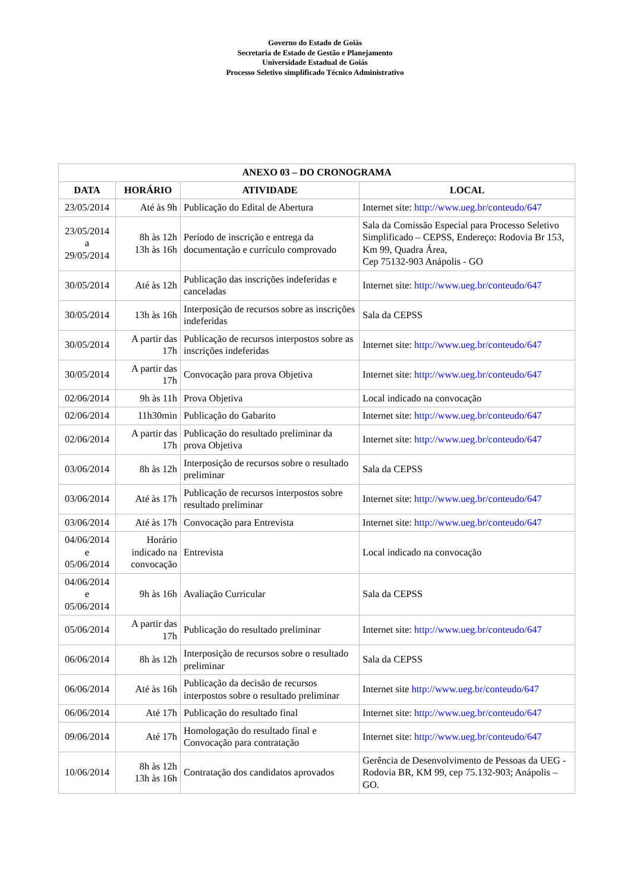Governo do Estado de Goiás
Secretaria de Estado de Gestão e Planejamento
Universidade Estadual de Goiás
Processo Seletivo simplificado Técnico Administrativo
| ANEXO 03 – DO CRONOGRAMA | | | |
| --- | --- | --- | --- |
| DATA | HORÁRIO | ATIVIDADE | LOCAL |
| 23/05/2014 | Até às 9h | Publicação do Edital de Abertura | Internet site: http://www.ueg.br/conteudo/647 |
| 23/05/2014 a 29/05/2014 | 8h às 12h 13h às 16h | Período de inscrição e entrega da documentação e currículo comprovado | Sala da Comissão Especial para Processo Seletivo Simplificado – CEPSS, Endereço: Rodovia Br 153, Km 99, Quadra Área, Cep 75132-903 Anápolis - GO |
| 30/05/2014 | Até às 12h | Publicação das inscrições indeferidas e canceladas | Internet site: http://www.ueg.br/conteudo/647 |
| 30/05/2014 | 13h às 16h | Interposição de recursos sobre as inscrições indeferidas | Sala da CEPSS |
| 30/05/2014 | A partir das 17h | Publicação de recursos interpostos sobre as inscrições indeferidas | Internet site: http://www.ueg.br/conteudo/647 |
| 30/05/2014 | A partir das 17h | Convocação para prova Objetiva | Internet site: http://www.ueg.br/conteudo/647 |
| 02/06/2014 | 9h às 11h | Prova Objetiva | Local indicado na convocação |
| 02/06/2014 | 11h30min | Publicação do Gabarito | Internet site: http://www.ueg.br/conteudo/647 |
| 02/06/2014 | A partir das 17h | Publicação do resultado preliminar da prova Objetiva | Internet site: http://www.ueg.br/conteudo/647 |
| 03/06/2014 | 8h às 12h | Interposição de recursos sobre o resultado preliminar | Sala da CEPSS |
| 03/06/2014 | Até às 17h | Publicação de recursos interpostos sobre resultado preliminar | Internet site: http://www.ueg.br/conteudo/647 |
| 03/06/2014 | Até às 17h | Convocação para Entrevista | Internet site: http://www.ueg.br/conteudo/647 |
| 04/06/2014 e 05/06/2014 | Horário indicado na convocação | Entrevista | Local indicado na convocação |
| 04/06/2014 e 05/06/2014 | 9h às 16h | Avaliação Curricular | Sala da CEPSS |
| 05/06/2014 | A partir das 17h | Publicação do resultado preliminar | Internet site: http://www.ueg.br/conteudo/647 |
| 06/06/2014 | 8h às 12h | Interposição de recursos sobre o resultado preliminar | Sala da CEPSS |
| 06/06/2014 | Até às 16h | Publicação da decisão de recursos interpostos sobre o resultado preliminar | Internet site http://www.ueg.br/conteudo/647 |
| 06/06/2014 | Até 17h | Publicação do resultado final | Internet site: http://www.ueg.br/conteudo/647 |
| 09/06/2014 | Até 17h | Homologação do resultado final e Convocação para contratação | Internet site: http://www.ueg.br/conteudo/647 |
| 10/06/2014 | 8h às 12h 13h às 16h | Contratação dos candidatos aprovados | Gerência de Desenvolvimento de Pessoas da UEG - Rodovia BR, KM 99, cep 75.132-903; Anápolis – GO. |